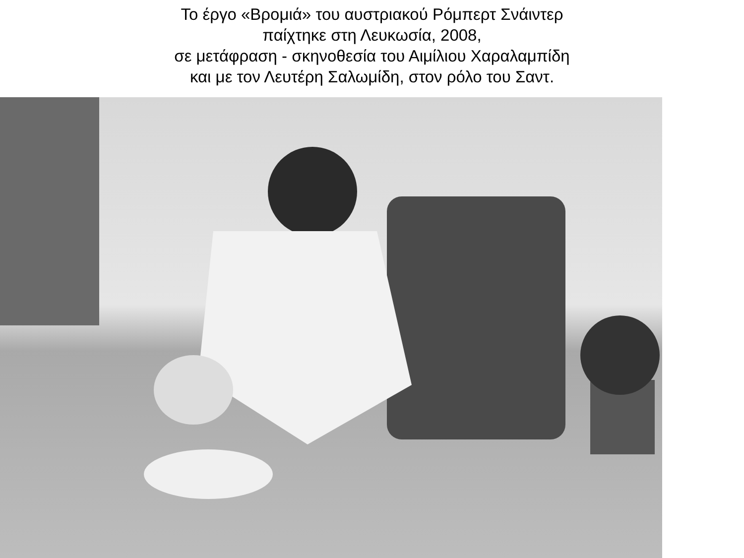Το έργο «Βρομιά» του αυστριακού Ρόμπερτ Σνάιντερ
παίχτηκε στη Λευκωσία, 2008,
σε μετάφραση - σκηνοθεσία του Αιμίλιου Χαραλαμπίδη
και με τον Λευτέρη Σαλωμίδη, στον ρόλο του Σαντ.